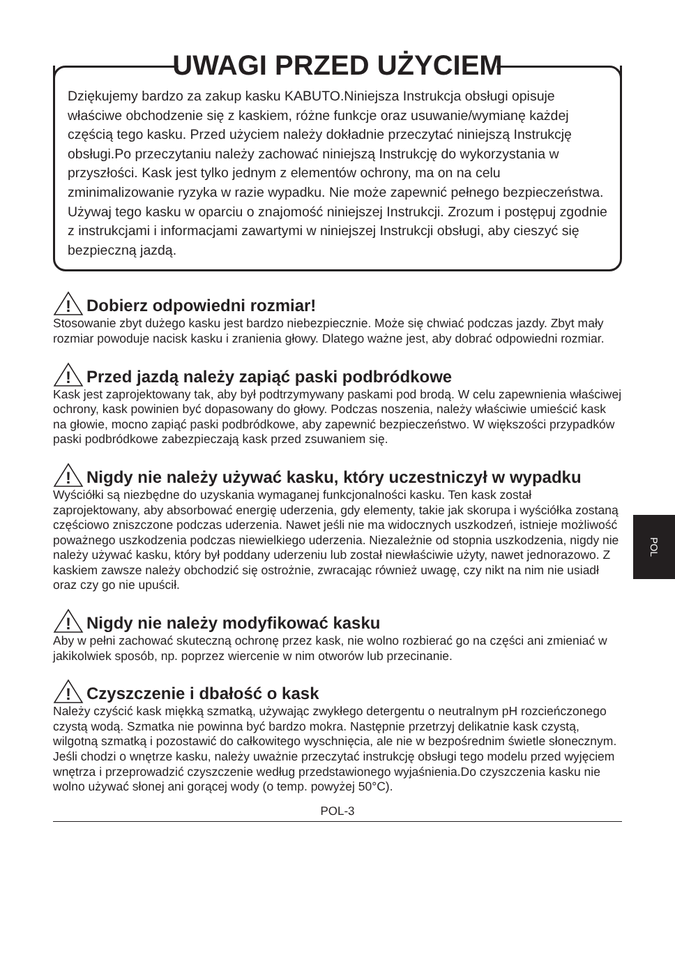UWAGI PRZED UŻYCIEM
Dziękujemy bardzo za zakup kasku KABUTO.Niniejsza Instrukcja obsługi opisuje właściwe obchodzenie się z kaskiem, różne funkcje oraz usuwanie/wymianę każdej częścią tego kasku. Przed użyciem należy dokładnie przeczytać niniejszą Instrukcję obsługi.Po przeczytaniu należy zachować niniejszą Instrukcję do wykorzystania w przyszłości. Kask jest tylko jednym z elementów ochrony, ma on na celu zminimalizowanie ryzyka w razie wypadku. Nie może zapewnić pełnego bezpieczeństwa. Używaj tego kasku w oparciu o znajomość niniejszej Instrukcji. Zrozum i postępuj zgodnie z instrukcjami i informacjami zawartymi w niniejszej Instrukcji obsługi, aby cieszyć się bezpieczną jazdą.
!
Dobierz odpowiedni rozmiar!
Stosowanie zbyt dużego kasku jest bardzo niebezpiecznie. Może się chwiać podczas jazdy. Zbyt mały rozmiar powoduje nacisk kasku i zranienia głowy. Dlatego ważne jest, aby dobrać odpowiedni rozmiar.
!
Przed jazdą należy zapiąć paski podbródkowe
Kask jest zaprojektowany tak, aby był podtrzymywany paskami pod brodą. W celu zapewnienia właściwej ochrony, kask powinien być dopasowany do głowy. Podczas noszenia, należy właściwie umieścić kask na głowie, mocno zapiąć paski podbródkowe, aby zapewnić bezpieczeństwo. W większości przypadków paski podbródkowe zabezpieczają kask przed zsuwaniem się.
!
Nigdy nie należy używać kasku, który uczestniczył w wypadku
Wyściółki są niezbędne do uzyskania wymaganej funkcjonalności kasku. Ten kask został zaprojektowany, aby absorbować energię uderzenia, gdy elementy, takie jak skorupa i wyściółka zostaną częściowo zniszczone podczas uderzenia. Nawet jeśli nie ma widocznych uszkodzeń, istnieje możliwość poważnego uszkodzenia podczas niewielkiego uderzenia. Niezależnie od stopnia uszkodzenia, nigdy nie należy używać kasku, który był poddany uderzeniu lub został niewłaściwie użyty, nawet jednorazowo. Z kaskiem zawsze należy obchodzić się ostrożnie, zwracając również uwagę, czy nikt na nim nie usiadł oraz czy go nie upuścił.
!
Nigdy nie należy modyfikować kasku
Aby w pełni zachować skuteczną ochronę przez kask, nie wolno rozbierać go na części ani zmieniać w jakikolwiek sposób, np. poprzez wiercenie w nim otworów lub przecinanie.
!
Czyszczenie i dbałość o kask
Należy czyścić kask miękką szmatką, używając zwykłego detergentu o neutralnym pH rozcieńczonego czystą wodą. Szmatka nie powinna być bardzo mokra. Następnie przetrzyj delikatnie kask czystą, wilgotną szmatką i pozostawić do całkowitego wyschnięcia, ale nie w bezpośrednim świetle słonecznym. Jeśli chodzi o wnętrze kasku, należy uważnie przeczytać instrukcję obsługi tego modelu przed wyjęciem wnętrza i przeprowadzić czyszczenie według przedstawionego wyjaśnienia.Do czyszczenia kasku nie wolno używać słonej ani gorącej wody (o temp. powyżej 50°C).
POL-3
POL